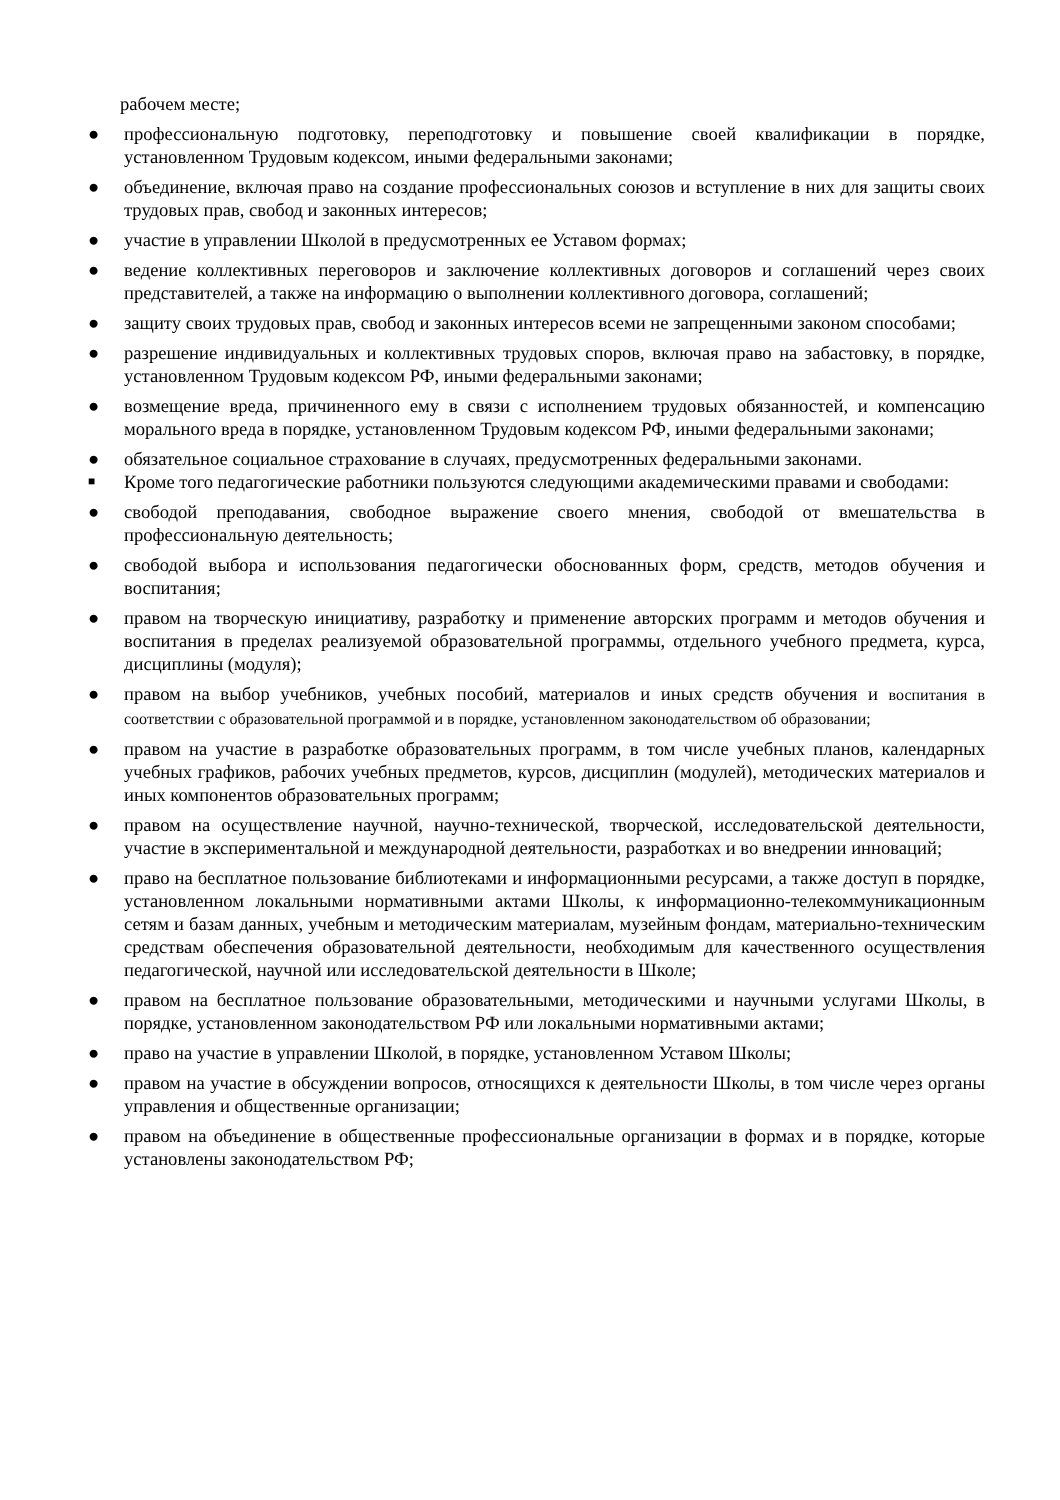рабочем месте;
● профессиональную подготовку, переподготовку и повышение своей квалификации в порядке, установленном Трудовым кодексом, иными федеральными законами;
● объединение, включая право на создание профессиональных союзов и вступление в них для защиты своих трудовых прав, свобод и законных интересов;
● участие в управлении Школой в предусмотренных ее Уставом формах;
● ведение коллективных переговоров и заключение коллективных договоров и соглашений через своих представителей, а также на информацию о выполнении коллективного договора, соглашений;
● защиту своих трудовых прав, свобод и законных интересов всеми не запрещенными законом способами;
● разрешение индивидуальных и коллективных трудовых споров, включая право на забастовку, в порядке, установленном Трудовым кодексом РФ, иными федеральными законами;
● возмещение вреда, причиненного ему в связи с исполнением трудовых обязанностей, и компенсацию морального вреда в порядке, установленном Трудовым кодексом РФ, иными федеральными законами;
● обязательное социальное страхование в случаях, предусмотренных федеральными законами.
■ Кроме того педагогические работники пользуются следующими академическими правами и свободами:
● свободой преподавания, свободное выражение своего мнения, свободой от вмешательства в профессиональную деятельность;
● свободой выбора и использования педагогически обоснованных форм, средств, методов обучения и воспитания;
● правом на творческую инициативу, разработку и применение авторских программ и методов обучения и воспитания в пределах реализуемой образовательной программы, отдельного учебного предмета, курса, дисциплины (модуля);
● правом на выбор учебников, учебных пособий, материалов и иных средств обучения и воспитания в соответствии с образовательной программой и в порядке, установленном законодательством об образовании;
● правом на участие в разработке образовательных программ, в том числе учебных планов, календарных учебных графиков, рабочих учебных предметов, курсов, дисциплин (модулей), методических материалов и иных компонентов образовательных программ;
● правом на осуществление научной, научно-технической, творческой, исследовательской деятельности, участие в экспериментальной и международной деятельности, разработках и во внедрении инноваций;
● право на бесплатное пользование библиотеками и информационными ресурсами, а также доступ в порядке, установленном локальными нормативными актами Школы, к информационно-телекоммуникационным сетям и базам данных, учебным и методическим материалам, музейным фондам, материально-техническим средствам обеспечения образовательной деятельности, необходимым для качественного осуществления педагогической, научной или исследовательской деятельности в Школе;
● правом на бесплатное пользование образовательными, методическими и научными услугами Школы, в порядке, установленном законодательством РФ или локальными нормативными актами;
● право на участие в управлении Школой, в порядке, установленном Уставом Школы;
● правом на участие в обсуждении вопросов, относящихся к деятельности Школы, в том числе через органы управления и общественные организации;
● правом на объединение в общественные профессиональные организации в формах и в порядке, которые установлены законодательством РФ;